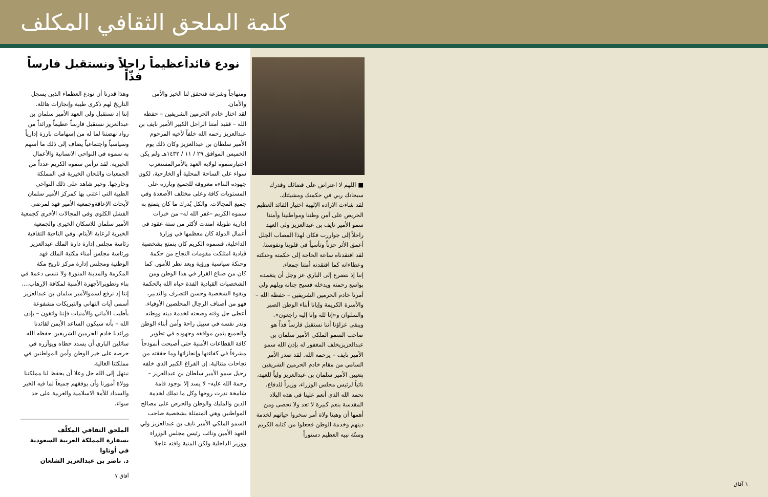كلمة الملحق الثقافي المكلف
■ اللهم لا اعتراض على قضائك وقدرك سبحانك ربي في حكمتك ومشيئتك.
لقد شاءت الارادة الإلهية اختيار القائد العظيم الحريص على أمن وطننا ومواطنينا وأمتنا سمو الأمير نايف بن عبدالعزيز ولي العهد راحلاً إلى جواررب فكان لهذا المصاب الجلل أعمق الأثر حزناً وتأسياً في قلوبنا ونفوسنا. لقد افتقدناه ساعة الحاجة إلى حكمته وحنكته وعطاءاته كما افتقدته أمتنا جمعاء.
إننا إذ نتضرع إلى الباري عز وجل أن يتغمده بواسع رحمته ويدخله فسيح جنانه ويلهم ولي أمرنا خادم الحرمين الشريفين – حفظه الله – والأسرة الكريمة وإيانا أبناء الوطن الصبر والسلوان و«إنا لله وإنا إليه راجعون».
ويبقى عزاؤنا أننا نستقبل فارساً فذاً هو صاحب السمو الملكي الأمير سلمان بن عبدالعزيزيخلف المغفور له بإذن الله سمو الأمير نايف – يرحمه الله. لقد صدر الأمر السامي من مقام خادم الحرمين الشريفين بتعيين الأمير سلمان بن عبدالعزيز ولياً للعهد، نائباً لرئيس مجلس الوزراء، وزيراً للدفاع.
نحمد الله الذي أنعم علينا في هذه البلاد المقدسة بنعم كبيرة لا تعد ولا تحصى ومن أهمها أن وهبنا ولاة أمر سخروا حياتهم لخدمة دينهم وخدمة الوطن فجعلوا من كتابه الكريم وسنّة نبيه العظيم دستوراً
٦ آفاق
نودع قائداًعظيماً راحلاً ونستقبل فارساً فذّاً
ومنهاجاً وشرعة فتحقق لنا الخير والأمن والأمان.
لقد اختار خادم الحرمين الشريفين – حفظه الله – فقيد أمتنا الراحل الكبير الأمير نايف بن عبدالعزيز رحمه الله خلفاً لأخيه المرحوم الأمير سلطان بن عبدالعزيز وكان ذلك يوم الخميس الموافق ٢٩ / ١١ / ١٤٣٢هـ ولم يكن اختيارسموه لولاية العهد بالأمرالمستغرب سواء على الساحة المحلية أو الخارجية، لكون جهوده البناءة معروفة للجميع وبارزة على المستويات كافة وعلى مختلف الأصعدة وفي جميع المجالات. والكل يُدرك ما كان يتمتع به سموه الكريم –غفر الله له– من خبرات إدارية طويلة امتدت لأكثر من ستة عقود في أعمال الدولة كان معظمها في وزارة الداخلية، فسموه الكريم كان يتمتع بشخصية قيادية امتلكت مقومات النجاح من حكمة وحنكة سياسية ورؤية وبعد نظر للأمور. كما كان من صناع القرار في هذا الوطن ومن الشخصيات القيادية الفذة حباه الله بالحكمة وبقوة الشخصية وحسن التصرف والتدبير، فهو من أصناف الرجال المخلصين الأوفياء. أعطى جل وقته وصحته لخدمة دينه ووطنه ونذر نفسه في سبيل راحة وأمن أبناء الوطن والجميع يثمن مواقفه وجهوده في تطوير كافة القطاعات الأمنية حتى أصبحت أنموذجاً مشرفاً في كفاءتها وإنجازاتها وما حققته من نجاحات متتالية. إن الفراغ الكبير الذي خلفه رحيل سمو الأمير سلطان بن عبدالعزيز –رحمة الله عليه– لا يسد إلا بوجود قامة شامخة نذرت روحها وكل ما تملك لخدمة الدين والمليك والوطن والحرص على مصالح المواطنين وهي المتمثلة بشخصية صاحب السمو الملكي الأمير نايف بن عبدالعزيز ولي العهد الأمين ونائب رئيس مجلس الوزراء ووزير الداخلية ولكن المنية وافته عاجلا
وهذا قدرنا أن نودع العظماء الذين يسجل التاريخ لهم ذكرى طيبة وإنجازات هائلة.
إننا إذ نستقبل ولي العهد الأمير سلمان بن عبدالعزيز نستقبل فارساً عظيماً ورائداً من رواد نهضتنا لما له من إسهامات بارزة إدارياً وسياسياً واجتماعياً يضاف إلى ذلك ما أسهم به سموه في النواحي الانسانية والأعمال الخيرية. لقد ترأس سموه الكريم عدداً من الجمعيات واللجان الخيرية في المملكة وخارجها. وخير شاهد على ذلك النواحي الطبية التي اعتنى بها كمركز الأمير سلمان لأبحاث الإعاقةوجمعية الأمير فهد لمرضى الفشل الكلوي وفي المجالات الأخرى كجمعية الأمير سلمان للاسكان الخيري والجمعية الخيرية لرعاية الأيتام. وفي الناحية الثقافية رئاسة مجلس إدارة دارة الملك عبدالعزيز ورئاسة مجلس أمناء مكتبة الملك فهد الوطنية ومجلس إدارة مركز تاريخ مكة المكرمة والمدينة المنورة ولا ننسى دعمة في بناء وتطويرالأجهزة الأمنية لمكافة الإرهاب....
إننا إذ نرفع لسموالأمير سلمان بن عبدالعزيز أسمى آيات التهاني والتبريكات مشفوعة بأطيب الأماني والأمنيات فإننا واثقون – بإذن الله – بأنه سيكون الساعد الأيمن لقائدنا ورائدنا خادم الحرمين الشريفين حفظه الله سائلين الباري أن يسدد خطاه ويوآزره في حرصه على خير الوطن وأمن المواطنين في مملكتنا الغالية.
نبتهل إلى الله جل وعلا أن يحفظ لنا مملكتنا وولاة أمورنا وأن يوفقهم جميعاً لما فيه الخير والسداد للأمة الاسلامية والعربية على حد سواء.
الملحق الثقافي المكلّف
بسفارة المملكة العربية السعودية
في أوتاوا
د. ناصر بن عبدالعزيز الشلعان
آفاق ٧